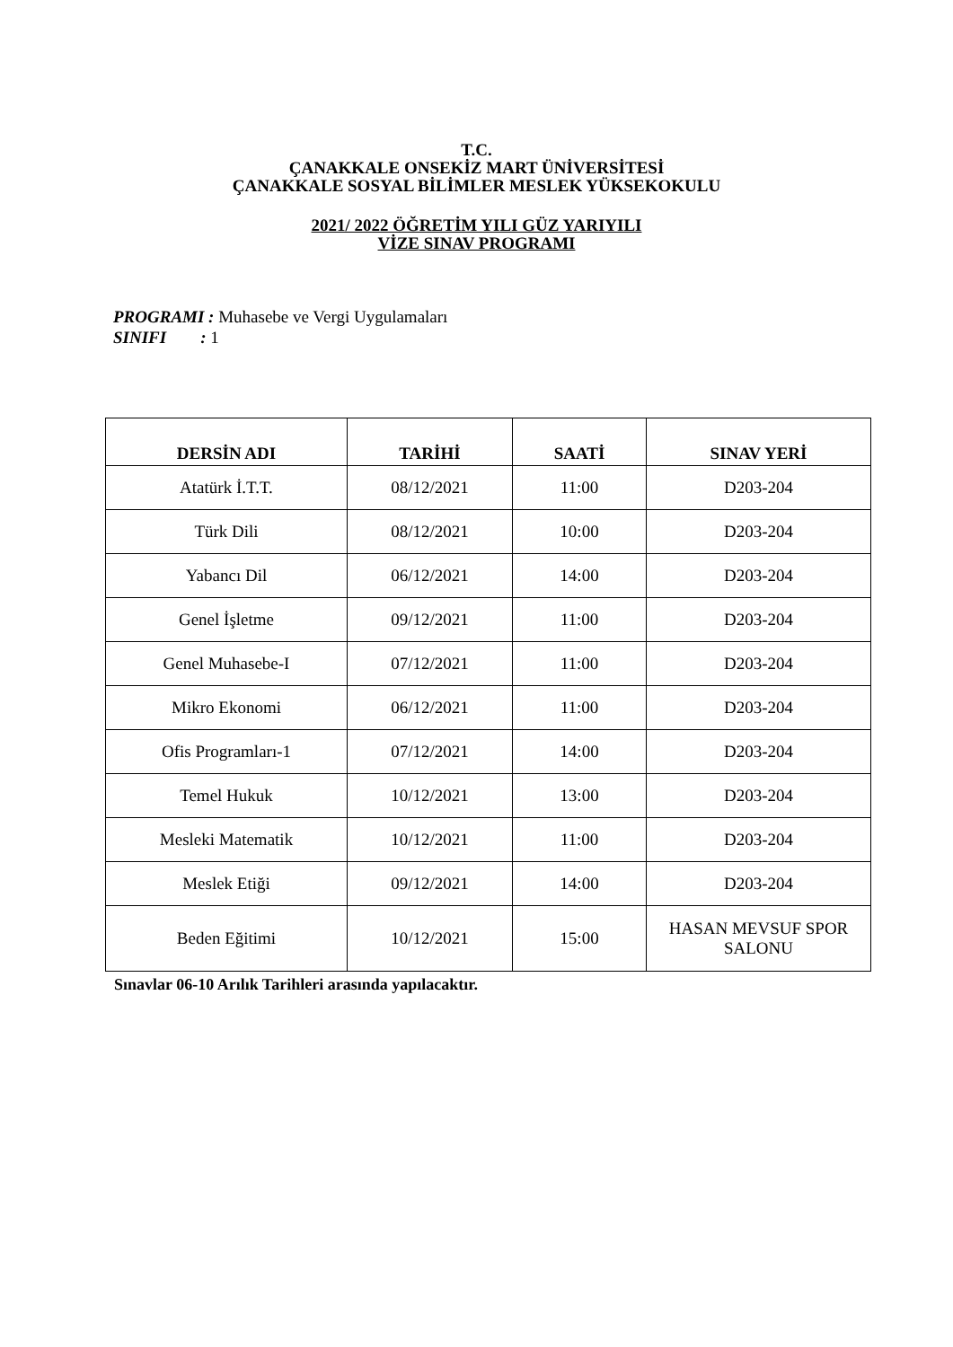T.C.
ÇANAKKALE ONSEKİZ MART ÜNİVERSİTESİ
ÇANAKKALE SOSYAL BİLİMLER MESLEK YÜKSEKOKULU
2021/ 2022 ÖĞRETİM YILI GÜZ YARIYILI
VİZE SINAV PROGRAMI
PROGRAMI : Muhasebe ve Vergi Uygulamaları
SINIFI : 1
| DERSİN ADI | TARİHİ | SAATİ | SINAV YERİ |
| --- | --- | --- | --- |
| Atatürk İ.T.T. | 08/12/2021 | 11:00 | D203-204 |
| Türk Dili | 08/12/2021 | 10:00 | D203-204 |
| Yabancı Dil | 06/12/2021 | 14:00 | D203-204 |
| Genel İşletme | 09/12/2021 | 11:00 | D203-204 |
| Genel Muhasebe-I | 07/12/2021 | 11:00 | D203-204 |
| Mikro Ekonomi | 06/12/2021 | 11:00 | D203-204 |
| Ofis Programları-1 | 07/12/2021 | 14:00 | D203-204 |
| Temel Hukuk | 10/12/2021 | 13:00 | D203-204 |
| Mesleki Matematik | 10/12/2021 | 11:00 | D203-204 |
| Meslek Etiği | 09/12/2021 | 14:00 | D203-204 |
| Beden Eğitimi | 10/12/2021 | 15:00 | HASAN MEVSUF SPOR SALONU |
Sınavlar 06-10 Arılık Tarihleri arasında yapılacaktır.